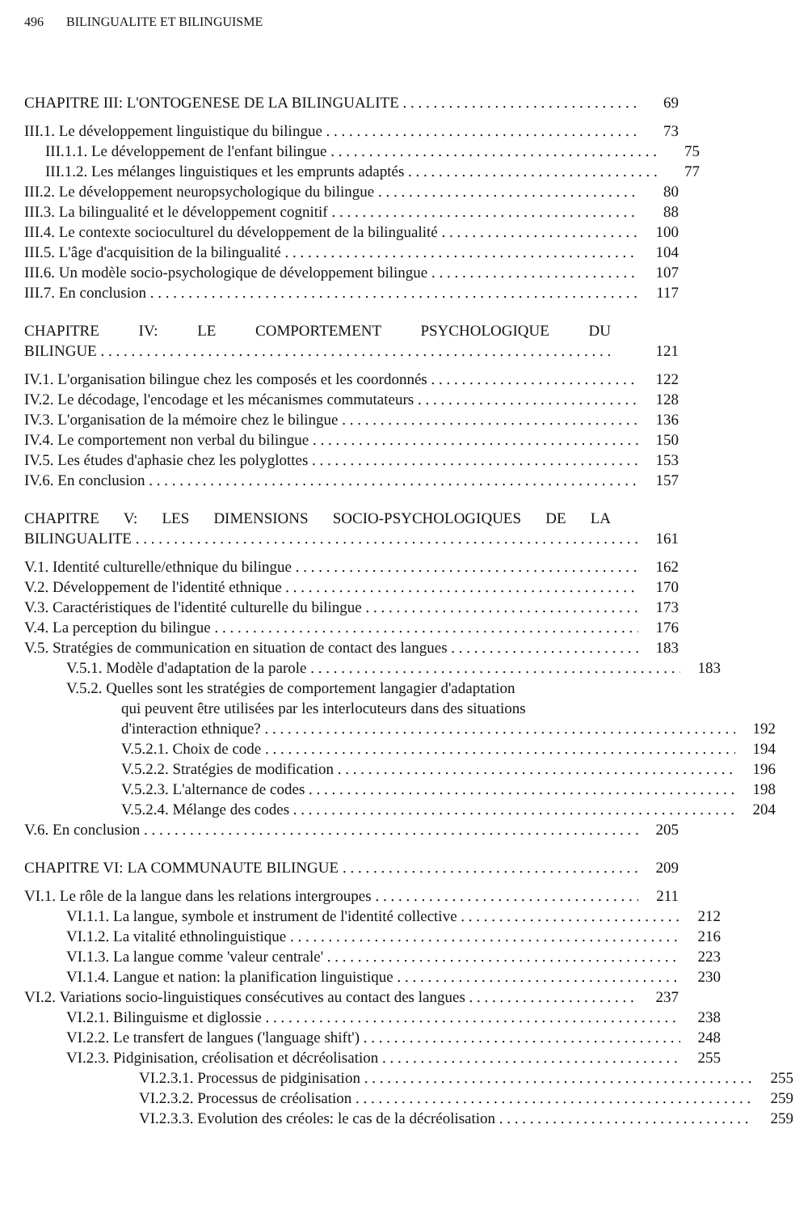496 BILINGUALITE ET BILINGUISME
CHAPITRE III: L'ONTOGENESE DE LA BILINGUALITE 69
III.1. Le développement linguistique du bilingue 73
III.1.1. Le développement de l'enfant bilingue 75
III.1.2. Les mélanges linguistiques et les emprunts adaptés 77
III.2. Le développement neuropsychologique du bilingue 80
III.3. La bilingualité et le développement cognitif 88
III.4. Le contexte socioculturel du développement de la bilingualité 100
III.5. L'âge d'acquisition de la bilingualité 104
III.6. Un modèle socio-psychologique de développement bilingue 107
III.7. En conclusion 117
CHAPITRE IV: LE COMPORTEMENT PSYCHOLOGIQUE DU
BILINGUE 121
IV.1. L'organisation bilingue chez les composés et les coordonnés 122
IV.2. Le décodage, l'encodage et les mécanismes commutateurs 128
IV.3. L'organisation de la mémoire chez le bilingue 136
IV.4. Le comportement non verbal du bilingue 150
IV.5. Les études d'aphasie chez les polyglottes 153
IV.6. En conclusion 157
CHAPITRE V: LES DIMENSIONS SOCIO-PSYCHOLOGIQUES DE LA
BILINGUALITE 161
V.1. Identité culturelle/ethnique du bilingue 162
V.2. Développement de l'identité ethnique 170
V.3. Caractéristiques de l'identité culturelle du bilingue 173
V.4. La perception du bilingue 176
V.5. Stratégies de communication en situation de contact des langues 183
V.5.1. Modèle d'adaptation de la parole 183
V.5.2. Quelles sont les stratégies de comportement langagier d'adaptation
qui peuvent être utilisées par les interlocuteurs dans des situations
d'interaction ethnique? 192
V.5.2.1. Choix de code 194
V.5.2.2. Stratégies de modification 196
V.5.2.3. L'alternance de codes 198
V.5.2.4. Mélange des codes 204
V.6. En conclusion 205
CHAPITRE VI: LA COMMUNAUTE BILINGUE 209
VI.1. Le rôle de la langue dans les relations intergroupes 211
VI.1.1. La langue, symbole et instrument de l'identité collective 212
VI.1.2. La vitalité ethnolinguistique 216
VI.1.3. La langue comme 'valeur centrale' 223
VI.1.4. Langue et nation: la planification linguistique 230
VI.2. Variations socio-linguistiques consécutives au contact des langues 237
VI.2.1. Bilinguisme et diglossie 238
VI.2.2. Le transfert de langues ('language shift') 248
VI.2.3. Pidginisation, créolisation et décréolisation 255
VI.2.3.1. Processus de pidginisation 255
VI.2.3.2. Processus de créolisation 259
VI.2.3.3. Evolution des créoles: le cas de la décréolisation 259